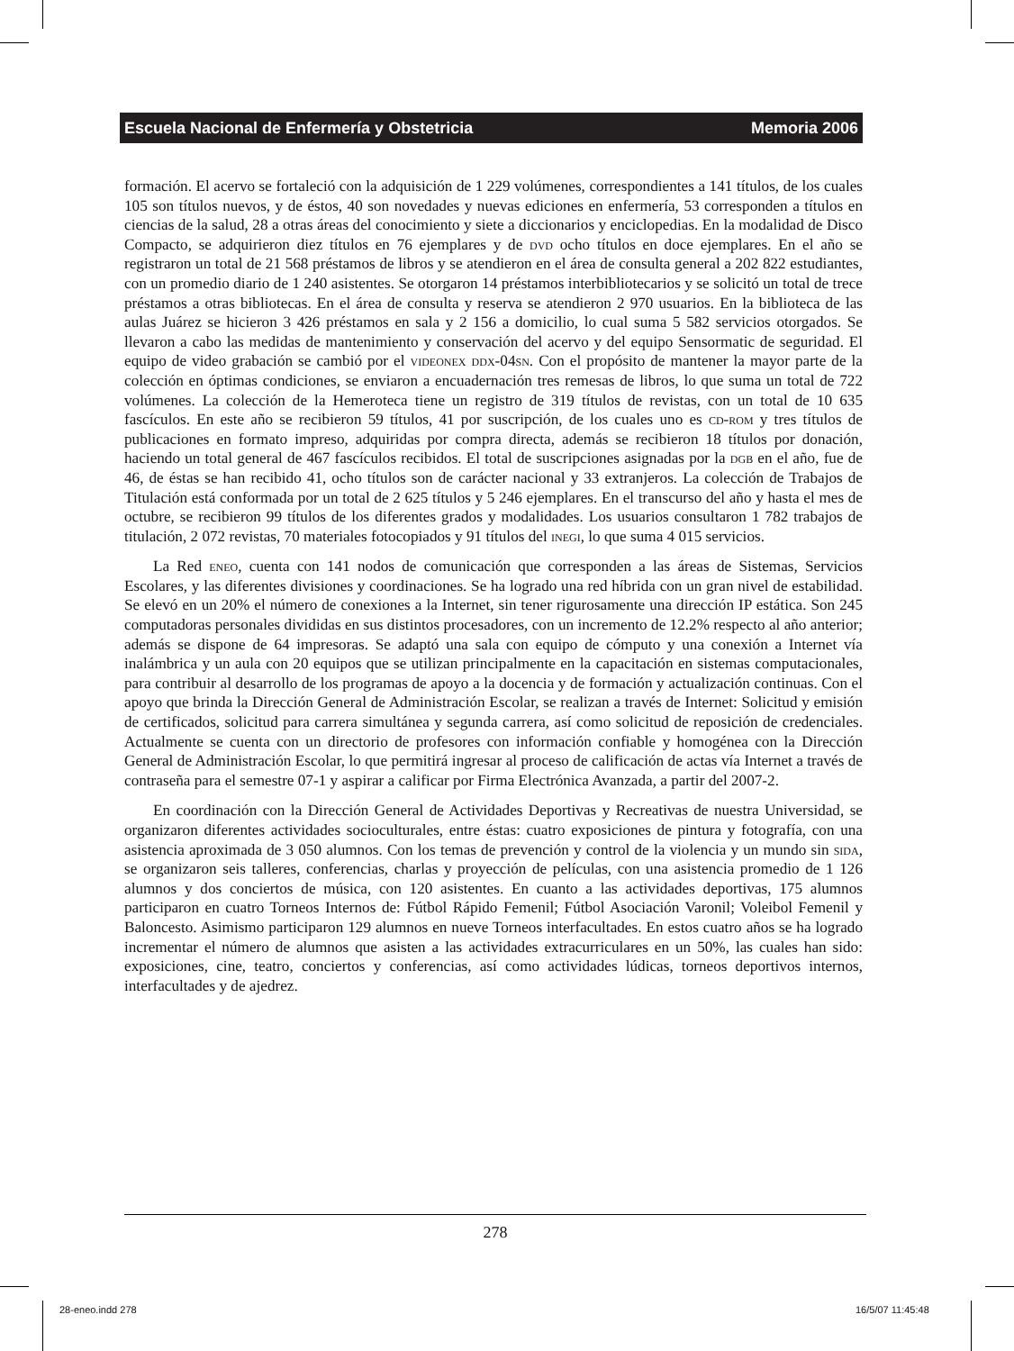Escuela Nacional de Enfermería y Obstetricia Memoria 2006
formación. El acervo se fortaleció con la adquisición de 1 229 volúmenes, correspondientes a 141 títulos, de los cuales 105 son títulos nuevos, y de éstos, 40 son novedades y nuevas ediciones en enfermería, 53 corresponden a títulos en ciencias de la salud, 28 a otras áreas del conocimiento y siete a diccionarios y enciclopedias. En la modalidad de Disco Compacto, se adquirieron diez títulos en 76 ejemplares y de dvd ocho títulos en doce ejemplares. En el año se registraron un total de 21 568 préstamos de libros y se atendieron en el área de consulta general a 202 822 estudiantes, con un promedio diario de 1 240 asistentes. Se otorgaron 14 préstamos interbibliotecarios y se solicitó un total de trece préstamos a otras bibliotecas. En el área de consulta y reserva se atendieron 2 970 usuarios. En la biblioteca de las aulas Juárez se hicieron 3 426 préstamos en sala y 2 156 a domicilio, lo cual suma 5 582 servicios otorgados. Se llevaron a cabo las medidas de mantenimiento y conservación del acervo y del equipo Sensormatic de seguridad. El equipo de video grabación se cambió por el videonex ddx-04sn. Con el propósito de mantener la mayor parte de la colección en óptimas condiciones, se enviaron a encuadernación tres remesas de libros, lo que suma un total de 722 volúmenes. La colección de la Hemeroteca tiene un registro de 319 títulos de revistas, con un total de 10 635 fascículos. En este año se recibieron 59 títulos, 41 por suscripción, de los cuales uno es cd-rom y tres títulos de publicaciones en formato impreso, adquiridas por compra directa, además se recibieron 18 títulos por donación, haciendo un total general de 467 fascículos recibidos. El total de suscripciones asignadas por la dgb en el año, fue de 46, de éstas se han recibido 41, ocho títulos son de carácter nacional y 33 extranjeros. La colección de Trabajos de Titulación está conformada por un total de 2 625 títulos y 5 246 ejemplares. En el transcurso del año y hasta el mes de octubre, se recibieron 99 títulos de los diferentes grados y modalidades. Los usuarios consultaron 1 782 trabajos de titulación, 2 072 revistas, 70 materiales fotocopiados y 91 títulos del inegi, lo que suma 4 015 servicios.
La Red eneo, cuenta con 141 nodos de comunicación que corresponden a las áreas de Sistemas, Servicios Escolares, y las diferentes divisiones y coordinaciones. Se ha logrado una red híbrida con un gran nivel de estabilidad. Se elevó en un 20% el número de conexiones a la Internet, sin tener rigurosamente una dirección IP estática. Son 245 computadoras personales divididas en sus distintos procesadores, con un incremento de 12.2% respecto al año anterior; además se dispone de 64 impresoras. Se adaptó una sala con equipo de cómputo y una conexión a Internet vía inalámbrica y un aula con 20 equipos que se utilizan principalmente en la capacitación en sistemas computacionales, para contribuir al desarrollo de los programas de apoyo a la docencia y de formación y actualización continuas. Con el apoyo que brinda la Dirección General de Administración Escolar, se realizan a través de Internet: Solicitud y emisión de certificados, solicitud para carrera simultánea y segunda carrera, así como solicitud de reposición de credenciales. Actualmente se cuenta con un directorio de profesores con información confiable y homogénea con la Dirección General de Administración Escolar, lo que permitirá ingresar al proceso de calificación de actas vía Internet a través de contraseña para el semestre 07-1 y aspirar a calificar por Firma Electrónica Avanzada, a partir del 2007-2.
En coordinación con la Dirección General de Actividades Deportivas y Recreativas de nuestra Universidad, se organizaron diferentes actividades socioculturales, entre éstas: cuatro exposiciones de pintura y fotografía, con una asistencia aproximada de 3 050 alumnos. Con los temas de prevención y control de la violencia y un mundo sin sida, se organizaron seis talleres, conferencias, charlas y proyección de películas, con una asistencia promedio de 1 126 alumnos y dos conciertos de música, con 120 asistentes. En cuanto a las actividades deportivas, 175 alumnos participaron en cuatro Torneos Internos de: Fútbol Rápido Femenil; Fútbol Asociación Varonil; Voleibol Femenil y Baloncesto. Asimismo participaron 129 alumnos en nueve Torneos interfacultades. En estos cuatro años se ha logrado incrementar el número de alumnos que asisten a las actividades extracurriculares en un 50%, las cuales han sido: exposiciones, cine, teatro, conciertos y conferencias, así como actividades lúdicas, torneos deportivos internos, interfacultades y de ajedrez.
278
28-eneo.indd 278 16/5/07 11:45:48